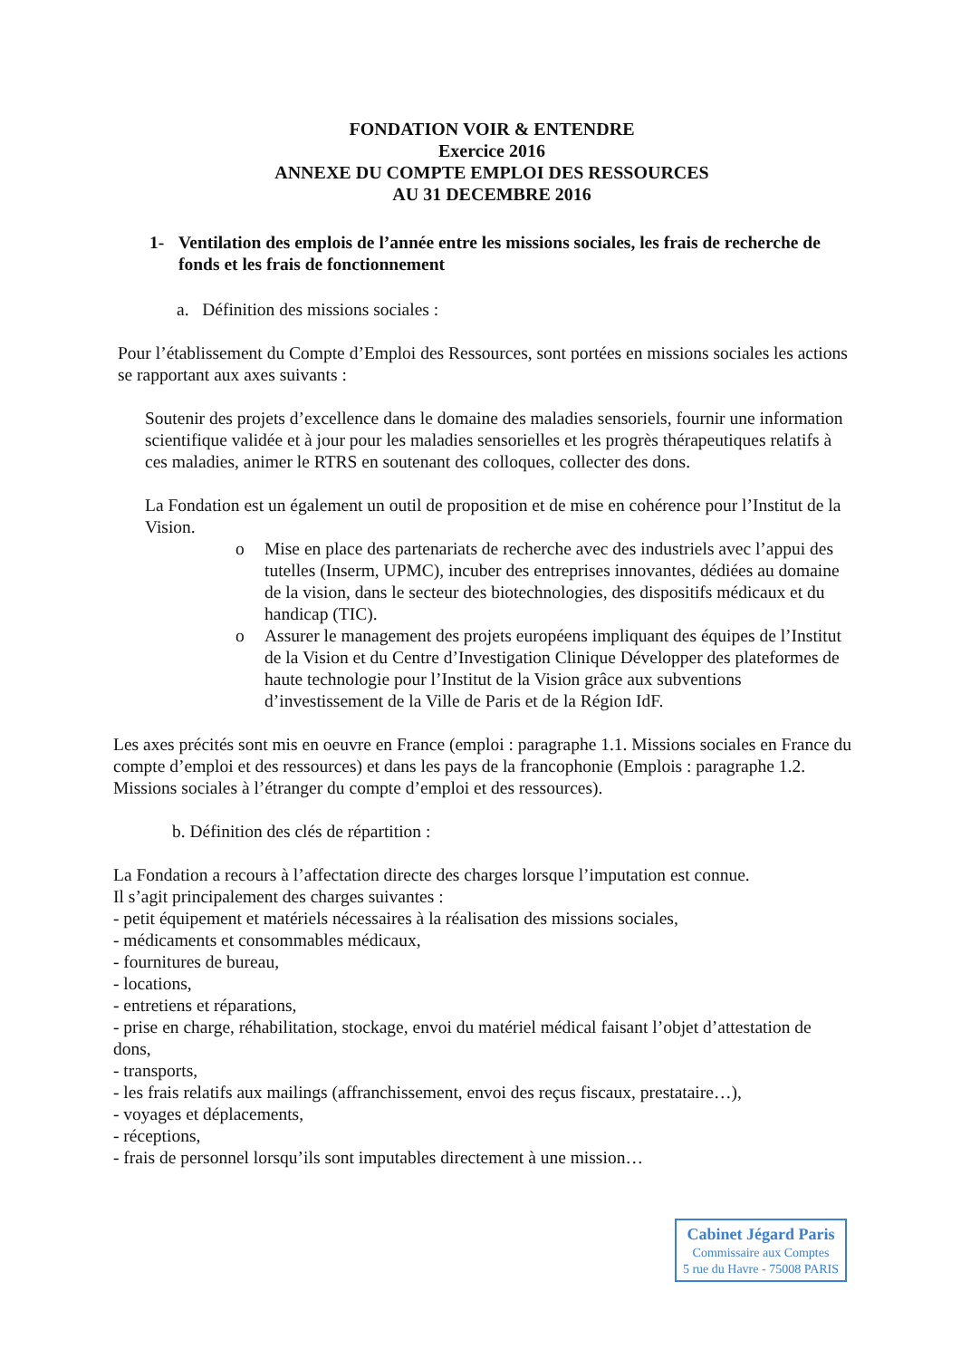FONDATION VOIR & ENTENDRE
Exercice 2016
ANNEXE DU COMPTE EMPLOI DES RESSOURCES
AU 31 DECEMBRE 2016
1- Ventilation des emplois de l’année entre les missions sociales, les frais de recherche de fonds et les frais de fonctionnement
a. Définition des missions sociales :
Pour l’établissement du Compte d’Emploi des Ressources, sont portées en missions sociales les actions se rapportant aux axes suivants :
Soutenir des projets d’excellence dans le domaine des maladies sensoriels, fournir une information scientifique validée et à jour pour les maladies sensorielles et les progrès thérapeutiques relatifs à ces maladies, animer le RTRS en soutenant des colloques, collecter des dons.
La Fondation est un également un outil de proposition et de mise en cohérence pour l’Institut de la Vision.
o Mise en place des partenariats de recherche avec des industriels avec l’appui des tutelles (Inserm, UPMC), incuber des entreprises innovantes, dédiées au domaine de la vision, dans le secteur des biotechnologies, des dispositifs médicaux et du handicap (TIC).
o Assurer le management des projets européens impliquant des équipes de l’Institut de la Vision et du Centre d’Investigation Clinique Développer des plateformes de haute technologie pour l’Institut de la Vision grâce aux subventions d’investissement de la Ville de Paris et de la Région IdF.
Les axes précités sont mis en oeuvre en France (emploi : paragraphe 1.1. Missions sociales en France du compte d’emploi et des ressources) et dans les pays de la francophonie (Emplois : paragraphe 1.2. Missions sociales à l’étranger du compte d’emploi et des ressources).
b. Définition des clés de répartition :
La Fondation a recours à l’affectation directe des charges lorsque l’imputation est connue.
Il s’agit principalement des charges suivantes :
- petit équipement et matériels nécessaires à la réalisation des missions sociales,
- médicaments et consommables médicaux,
- fournitures de bureau,
- locations,
- entretiens et réparations,
- prise en charge, réhabilitation, stockage, envoi du matériel médical faisant l’objet d’attestation de dons,
- transports,
- les frais relatifs aux mailings (affranchissement, envoi des reçus fiscaux, prestataire…),
- voyages et déplacements,
- réceptions,
- frais de personnel lorsqu’ils sont imputables directement à une mission…
Cabinet Jégard Paris
Commissaire aux Comptes
5 rue du Havre - 75008 PARIS